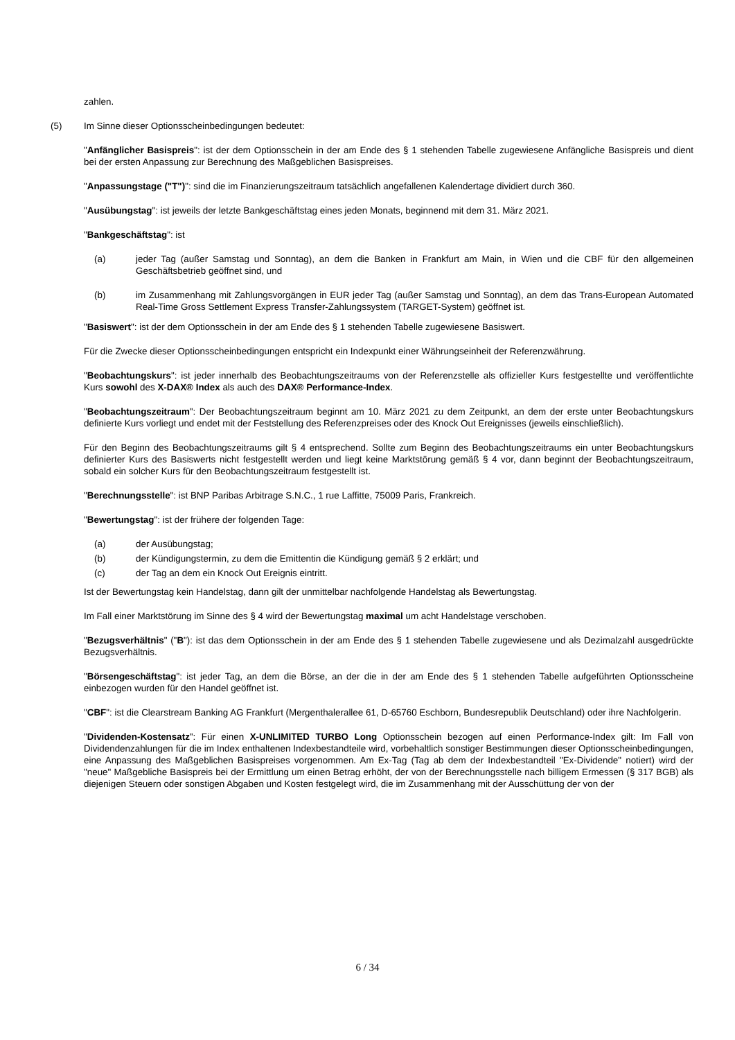zahlen.
(5) Im Sinne dieser Optionsscheinbedingungen bedeutet:
"Anfänglicher Basispreis": ist der dem Optionsschein in der am Ende des § 1 stehenden Tabelle zugewiesene Anfängliche Basispreis und dient bei der ersten Anpassung zur Berechnung des Maßgeblichen Basispreises.
"Anpassungstage ("T")": sind die im Finanzierungszeitraum tatsächlich angefallenen Kalendertage dividiert durch 360.
"Ausübungstag": ist jeweils der letzte Bankgeschäftstag eines jeden Monats, beginnend mit dem 31. März 2021.
"Bankgeschäftstag": ist
(a) jeder Tag (außer Samstag und Sonntag), an dem die Banken in Frankfurt am Main, in Wien und die CBF für den allgemeinen Geschäftsbetrieb geöffnet sind, und
(b) im Zusammenhang mit Zahlungsvorgängen in EUR jeder Tag (außer Samstag und Sonntag), an dem das Trans-European Automated Real-Time Gross Settlement Express Transfer-Zahlungssystem (TARGET-System) geöffnet ist.
"Basiswert": ist der dem Optionsschein in der am Ende des § 1 stehenden Tabelle zugewiesene Basiswert.
Für die Zwecke dieser Optionsscheinbedingungen entspricht ein Indexpunkt einer Währungseinheit der Referenzwährung.
"Beobachtungskurs": ist jeder innerhalb des Beobachtungszeitraums von der Referenzstelle als offizieller Kurs festgestellte und veröffentlichte Kurs sowohl des X-DAX® Index als auch des DAX® Performance-Index.
"Beobachtungszeitraum": Der Beobachtungszeitraum beginnt am 10. März 2021 zu dem Zeitpunkt, an dem der erste unter Beobachtungskurs definierte Kurs vorliegt und endet mit der Feststellung des Referenzpreises oder des Knock Out Ereignisses (jeweils einschließlich).
Für den Beginn des Beobachtungszeitraums gilt § 4 entsprechend. Sollte zum Beginn des Beobachtungszeitraums ein unter Beobachtungskurs definierter Kurs des Basiswerts nicht festgestellt werden und liegt keine Marktstörung gemäß § 4 vor, dann beginnt der Beobachtungszeitraum, sobald ein solcher Kurs für den Beobachtungszeitraum festgestellt ist.
"Berechnungsstelle": ist BNP Paribas Arbitrage S.N.C., 1 rue Laffitte, 75009 Paris, Frankreich.
"Bewertungstag": ist der frühere der folgenden Tage:
(a) der Ausübungstag;
(b) der Kündigungstermin, zu dem die Emittentin die Kündigung gemäß § 2 erklärt; und
(c) der Tag an dem ein Knock Out Ereignis eintritt.
Ist der Bewertungstag kein Handelstag, dann gilt der unmittelbar nachfolgende Handelstag als Bewertungstag.
Im Fall einer Marktstörung im Sinne des § 4 wird der Bewertungstag maximal um acht Handelstage verschoben.
"Bezugsverhältnis" ("B"): ist das dem Optionsschein in der am Ende des § 1 stehenden Tabelle zugewiesene und als Dezimalzahl ausgedrückte Bezugsverhältnis.
"Börsengeschäftstag": ist jeder Tag, an dem die Börse, an der die in der am Ende des § 1 stehenden Tabelle aufgeführten Optionsscheine einbezogen wurden für den Handel geöffnet ist.
"CBF": ist die Clearstream Banking AG Frankfurt (Mergenthalerallee 61, D-65760 Eschborn, Bundesrepublik Deutschland) oder ihre Nachfolgerin.
"Dividenden-Kostensatz": Für einen X-UNLIMITED TURBO Long Optionsschein bezogen auf einen Performance-Index gilt: Im Fall von Dividendenzahlungen für die im Index enthaltenen Indexbestandteile wird, vorbehaltlich sonstiger Bestimmungen dieser Optionsscheinbedingungen, eine Anpassung des Maßgeblichen Basispreises vorgenommen. Am Ex-Tag (Tag ab dem der Indexbestandteil "Ex-Dividende" notiert) wird der "neue" Maßgebliche Basispreis bei der Ermittlung um einen Betrag erhöht, der von der Berechnungsstelle nach billigem Ermessen (§ 317 BGB) als diejenigen Steuern oder sonstigen Abgaben und Kosten festgelegt wird, die im Zusammenhang mit der Ausschüttung der von der
6 / 34